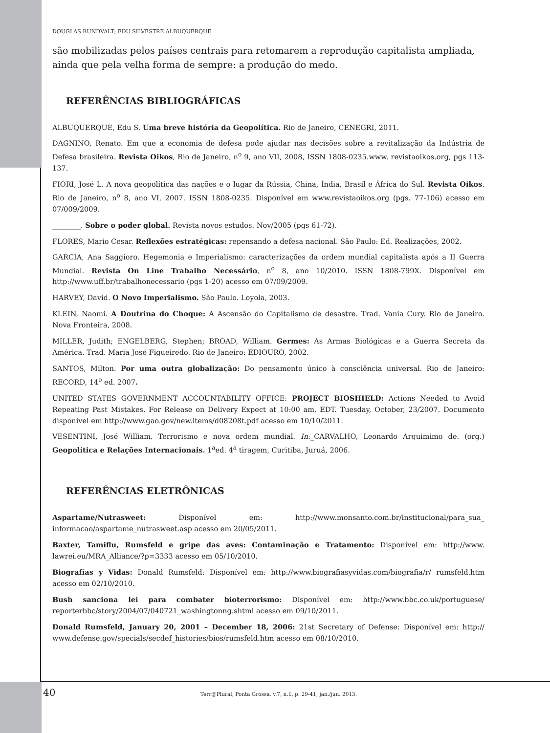DOUGLAS RUNDVALT; EDU SILVESTRE ALBUQUERQUE
são mobilizadas pelos países centrais para retomarem a reprodução capitalista ampliada, ainda que pela velha forma de sempre: a produção do medo.
REFERÊNCIAS BIBLIOGRÁFICAS
ALBUQUERQUE, Edu S. Uma breve história da Geopolítica. Rio de Janeiro, CENEGRI, 2011.
DAGNINO, Renato. Em que a economia de defesa pode ajudar nas decisões sobre a revitalização da Indústria de Defesa brasileira. Revista Oikos, Rio de Janeiro, n<sup>o</sup> 9, ano VII, 2008, ISSN 1808-0235.www. revistaoikos.org, pgs 113-137.
FIORI, José L. A nova geopolítica das nações e o lugar da Rússia, China, Índia, Brasil e África do Sul. Revista Oikos. Rio de Janeiro, n<sup>o</sup> 8, ano VI, 2007. ISSN 1808-0235. Disponível em www.revistaoikos.org (pgs. 77-106) acesso em 07/009/2009.
________. Sobre o poder global. Revista novos estudos. Nov/2005 (pgs 61-72).
FLORES, Mario Cesar. Reflexões estratégicas: repensando a defesa nacional. São Paulo: Ed. Realizações, 2002.
GARCIA, Ana Saggioro. Hegemonia e Imperialismo: caracterizações da ordem mundial capitalista após a II Guerra Mundial. Revista On Line Trabalho Necessário, n<sup>o</sup> 8, ano 10/2010. ISSN 1808-799X. Disponível em http://www.uff.br/trabalhonecessario (pgs 1-20) acesso em 07/09/2009.
HARVEY, David. O Novo Imperialismo. São Paulo. Loyola, 2003.
KLEIN, Naomi. A Doutrina do Choque: A Ascensão do Capitalismo de desastre. Trad. Vania Cury. Rio de Janeiro. Nova Fronteira, 2008.
MILLER, Judith; ENGELBERG, Stephen; BROAD, William. Germes: As Armas Biológicas e a Guerra Secreta da América. Trad. Maria José Figueiredo. Rio de Janeiro: EDIOURO, 2002.
SANTOS, Milton. Por uma outra globalização: Do pensamento único à consciência universal. Rio de Janeiro: RECORD, 14<sup>o</sup> ed. 2007.
UNITED STATES GOVERNMENT ACCOUNTABILITY OFFICE: PROJECT BIOSHIELD: Actions Needed to Avoid Repeating Past Mistakes. For Release on Delivery Expect at 10:00 am. EDT. Tuesday, October, 23/2007. Documento disponível em http://www.gao.gov/new.items/d08208t.pdf acesso em 10/10/2011.
VESENTINI, José William. Terrorismo e nova ordem mundial. In:_CARVALHO, Leonardo Arquimimo de. (org.) Geopolítica e Relações Internacionais. 1<sup>a</sup>ed. 4<sup>a</sup> tiragem, Curitiba, Juruá, 2006.
REFERÊNCIAS ELETRÔNICAS
Aspartame/Nutrasweet: Disponível em: http://www.monsanto.com.br/institucional/para_sua_ informacao/aspartame_nutrasweet.asp acesso em 20/05/2011.
Baxter, Tamiflu, Rumsfeld e gripe das aves: Contaminação e Tratamento: Disponível em: http://www. lawrei.eu/MRA_Alliance/?p=3333 acesso em 05/10/2010.
Biografías y Vidas: Donald Rumsfeld: Disponível em: http://www.biografiasyvidas.com/biografia/r/ rumsfeld.htm acesso em 02/10/2010.
Bush sanciona lei para combater bioterrorismo: Disponível em: http://www.bbc.co.uk/portuguese/ reporterbbc/story/2004/07/040721_washingtonng.shtml acesso em 09/10/2011.
Donald Rumsfeld, January 20, 2001 – December 18, 2006: 21st Secretary of Defense: Disponível em: http:// www.defense.gov/specials/secdef_histories/bios/rumsfeld.htm acesso em 08/10/2010.
40 Terr@Plural, Ponta Grossa, v.7, n.1, p. 29-41, jan./jun. 2013.